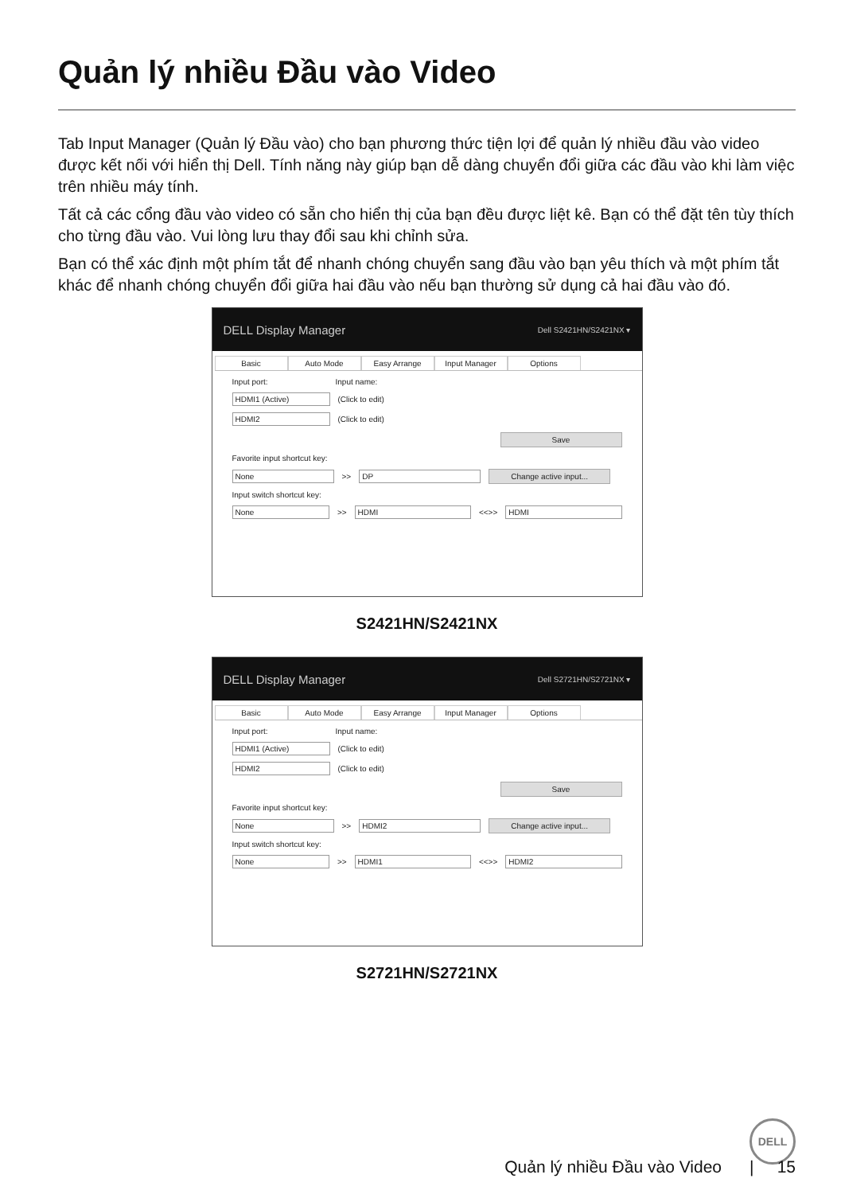Quản lý nhiều Đầu vào Video
Tab Input Manager (Quản lý Đầu vào) cho bạn phương thức tiện lợi để quản lý nhiều đầu vào video được kết nối với hiển thị Dell. Tính năng này giúp bạn dễ dàng chuyển đổi giữa các đầu vào khi làm việc trên nhiều máy tính.
Tất cả các cổng đầu vào video có sẵn cho hiển thị của bạn đều được liệt kê. Bạn có thể đặt tên tùy thích cho từng đầu vào. Vui lòng lưu thay đổi sau khi chỉnh sửa.
Bạn có thể xác định một phím tắt để nhanh chóng chuyển sang đầu vào bạn yêu thích và một phím tắt khác để nhanh chóng chuyển đổi giữa hai đầu vào nếu bạn thường sử dụng cả hai đầu vào đó.
DELL Display Manager Dell S2421HN/S2421NX ▾
Basic Auto Mode Easy Arrange Input Manager Options
Input port: Input name:
HDMI1 (Active) (Click to edit)
HDMI2 (Click to edit)
Save
Favorite input shortcut key:
None >> DP Change active input...
Input switch shortcut key:
None >> HDMI <<>> HDMI
S2421HN/S2421NX
DELL Display Manager Dell S2721HN/S2721NX ▾
Basic Auto Mode Easy Arrange Input Manager Options
Input port: Input name:
HDMI1 (Active) (Click to edit)
HDMI2 (Click to edit)
Save
Favorite input shortcut key:
None >> HDMI2 Change active input...
Input switch shortcut key:
None >> HDMI1 <<>> HDMI2
S2721HN/S2721NX
DELL
Quản lý nhiều Đầu vào Video | 15